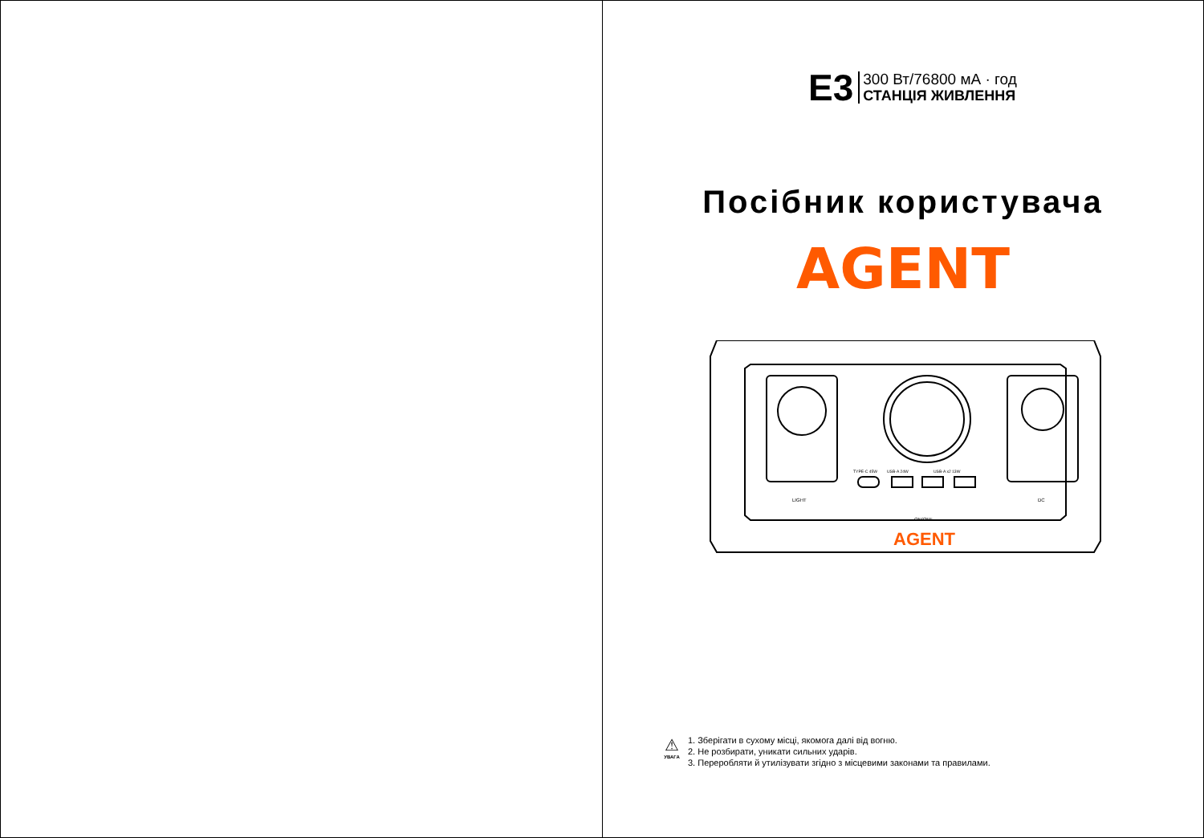E3
300 Вт/76800 мА · год
СТАНЦІЯ ЖИВЛЕННЯ
Посібник користувача
AGENT
LIGHT
ON/OFF
DC
TYPE-C 45W
USB-A 24W
USB-A x2 13W
AGENT
⚠
УВАГА
1. Зберігати в сухому місці, якомога далі від вогню.
2. Не розбирати, уникати сильних ударів.
3. Переробляти й утилізувати згідно з місцевими законами та правилами.